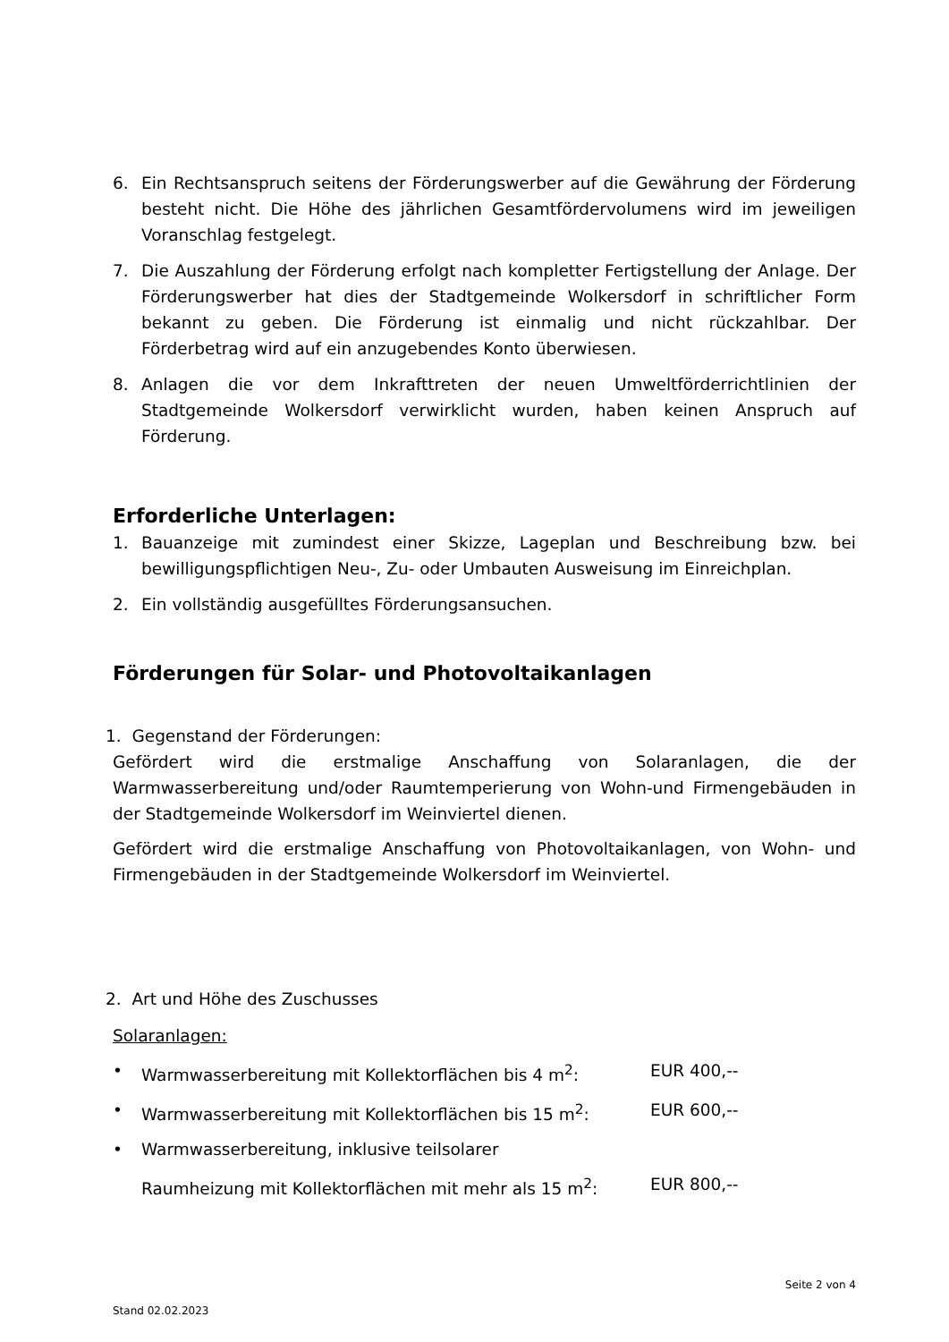6. Ein Rechtsanspruch seitens der Förderungswerber auf die Gewährung der Förderung besteht nicht. Die Höhe des jährlichen Gesamtfördervolumens wird im jeweiligen Voranschlag festgelegt.
7. Die Auszahlung der Förderung erfolgt nach kompletter Fertigstellung der Anlage. Der Förderungswerber hat dies der Stadtgemeinde Wolkersdorf in schriftlicher Form bekannt zu geben. Die Förderung ist einmalig und nicht rückzahlbar. Der Förderbetrag wird auf ein anzugebendes Konto überwiesen.
8. Anlagen die vor dem Inkrafttreten der neuen Umweltförderrichtlinien der Stadtgemeinde Wolkersdorf verwirklicht wurden, haben keinen Anspruch auf Förderung.
Erforderliche Unterlagen:
1. Bauanzeige mit zumindest einer Skizze, Lageplan und Beschreibung bzw. bei bewilligungspflichtigen Neu-, Zu- oder Umbauten Ausweisung im Einreichplan.
2. Ein vollständig ausgefülltes Förderungsansuchen.
Förderungen für Solar- und Photovoltaikanlagen
1. Gegenstand der Förderungen:
Gefördert wird die erstmalige Anschaffung von Solaranlagen, die der Warmwasserbereitung und/oder Raumtemperierung von Wohn-und Firmengebäuden in der Stadtgemeinde Wolkersdorf im Weinviertel dienen.
Gefördert wird die erstmalige Anschaffung von Photovoltaikanlagen, von Wohn- und Firmengebäuden in der Stadtgemeinde Wolkersdorf im Weinviertel.
2. Art und Höhe des Zuschusses
Solaranlagen:
• Warmwasserbereitung mit Kollektorflächen bis 4 m<sup>2</sup>: EUR 400,--
• Warmwasserbereitung mit Kollektorflächen bis 15 m<sup>2</sup>: EUR 600,--
• Warmwasserbereitung, inklusive teilsolarer
Raumheizung mit Kollektorflächen mit mehr als 15 m<sup>2</sup>: EUR 800,--
Seite 2 von 4
Stand 02.02.2023